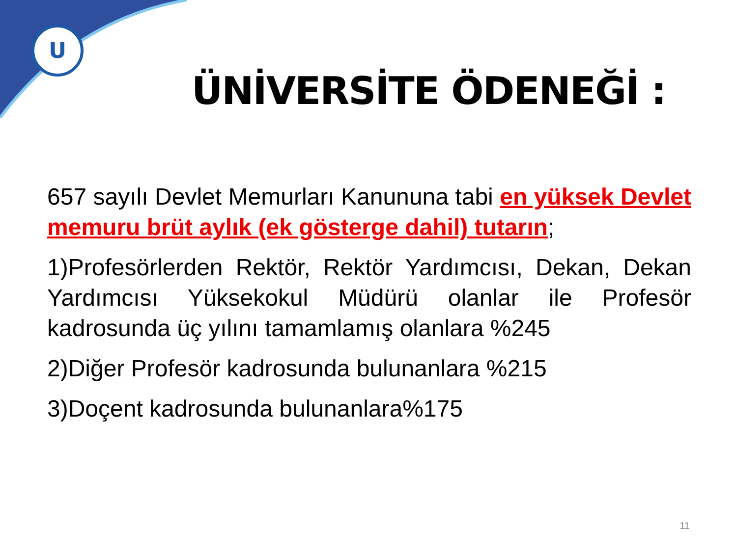U
ÜNİVERSİTE ÖDENEĞİ :
657 sayılı Devlet Memurları Kanununa tabi en yüksek Devlet memuru brüt aylık (ek gösterge dahil) tutarın;
1)Profesörlerden Rektör, Rektör Yardımcısı, Dekan, Dekan Yardımcısı Yüksekokul Müdürü olanlar ile Profesör kadrosunda üç yılını tamamlamış olanlara %245
2)Diğer Profesör kadrosunda bulunanlara %215
3)Doçent kadrosunda bulunanlara%175
11